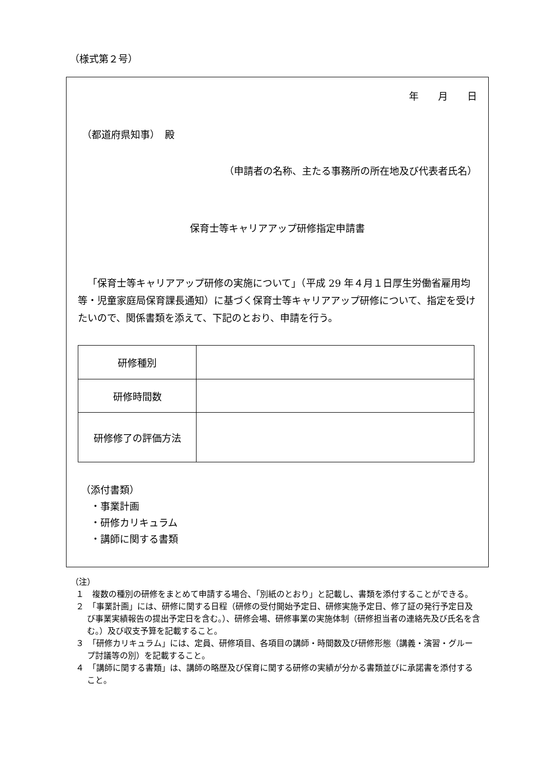（様式第２号）
年　　月　　日
（都道府県知事）　殿
（申請者の名称、主たる事務所の所在地及び代表者氏名）
保育士等キャリアアップ研修指定申請書
「保育士等キャリアアップ研修の実施について」（平成 29 年４月１日厚生労働省雇用均等・児童家庭局保育課長通知）に基づく保育士等キャリアアップ研修について、指定を受けたいので、関係書類を添えて、下記のとおり、申請を行う。
| 研修種別 | |
| 研修時間数 | |
| 研修修了の評価方法 | |
（添付書類）
　・事業計画
　・研修カリキュラム
　・講師に関する書類
（注）
１　複数の種別の研修をまとめて申請する場合、「別紙のとおり」と記載し、書類を添付することができる。
２　「事業計画」には、研修に関する日程（研修の受付開始予定日、研修実施予定日、修了証の発行予定日及び事業実績報告の提出予定日を含む。）、研修会場、研修事業の実施体制（研修担当者の連絡先及び氏名を含む。）及び収支予算を記載すること。
３　「研修カリキュラム」には、定員、研修項目、各項目の講師・時間数及び研修形態（講義・演習・グループ討議等の別）を記載すること。
４　「講師に関する書類」は、講師の略歴及び保育に関する研修の実績が分かる書類並びに承諾書を添付すること。